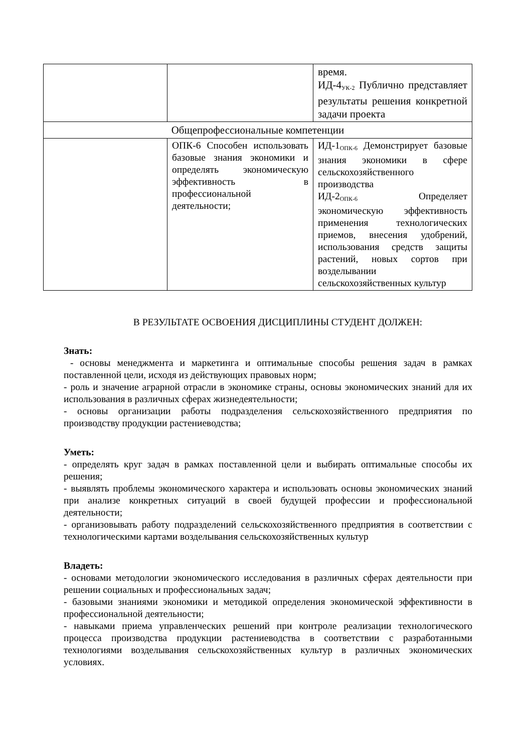| | | время. ИД-4<sub>УК-2</sub> Публично представляет результаты решения конкретной задачи проекта |
| Общепрофессиональные компетенции | | |
| | ОПК-6 Способен использовать базовые знания экономики и определять экономическую эффективность в профессиональной деятельности; | ИД-1<sub>ОПК-6</sub> Демонстрирует базовые знания экономики в сфере сельскохозяйственного производства ИД-2<sub>ОПК-6</sub> Определяет экономическую эффективность применения технологических приемов, внесения удобрений, использования средств защиты растений, новых сортов при возделывании сельскохозяйственных культур |
В РЕЗУЛЬТАТЕ ОСВОЕНИЯ ДИСЦИПЛИНЫ СТУДЕНТ ДОЛЖЕН:
Знать:
- основы менеджмента и маркетинга и оптимальные способы решения задач в рамках поставленной цели, исходя из действующих правовых норм;
- роль и значение аграрной отрасли в экономике страны, основы экономических знаний для их использования в различных сферах жизнедеятельности;
- основы организации работы подразделения сельскохозяйственного предприятия по производству продукции растениеводства;
Уметь:
- определять круг задач в рамках поставленной цели и выбирать оптимальные способы их решения;
- выявлять проблемы экономического характера и использовать основы экономических знаний при анализе конкретных ситуаций в своей будущей профессии и профессиональной деятельности;
- организовывать работу подразделений сельскохозяйственного предприятия в соответствии с технологическими картами возделывания сельскохозяйственных культур
Владеть:
- основами методологии экономического исследования в различных сферах деятельности при решении социальных и профессиональных задач;
- базовыми знаниями экономики и методикой определения экономической эффективности в профессиональной деятельности;
- навыками приема управленческих решений при контроле реализации технологического процесса производства продукции растениеводства в соответствии с разработанными технологиями возделывания сельскохозяйственных культур в различных экономических условиях.